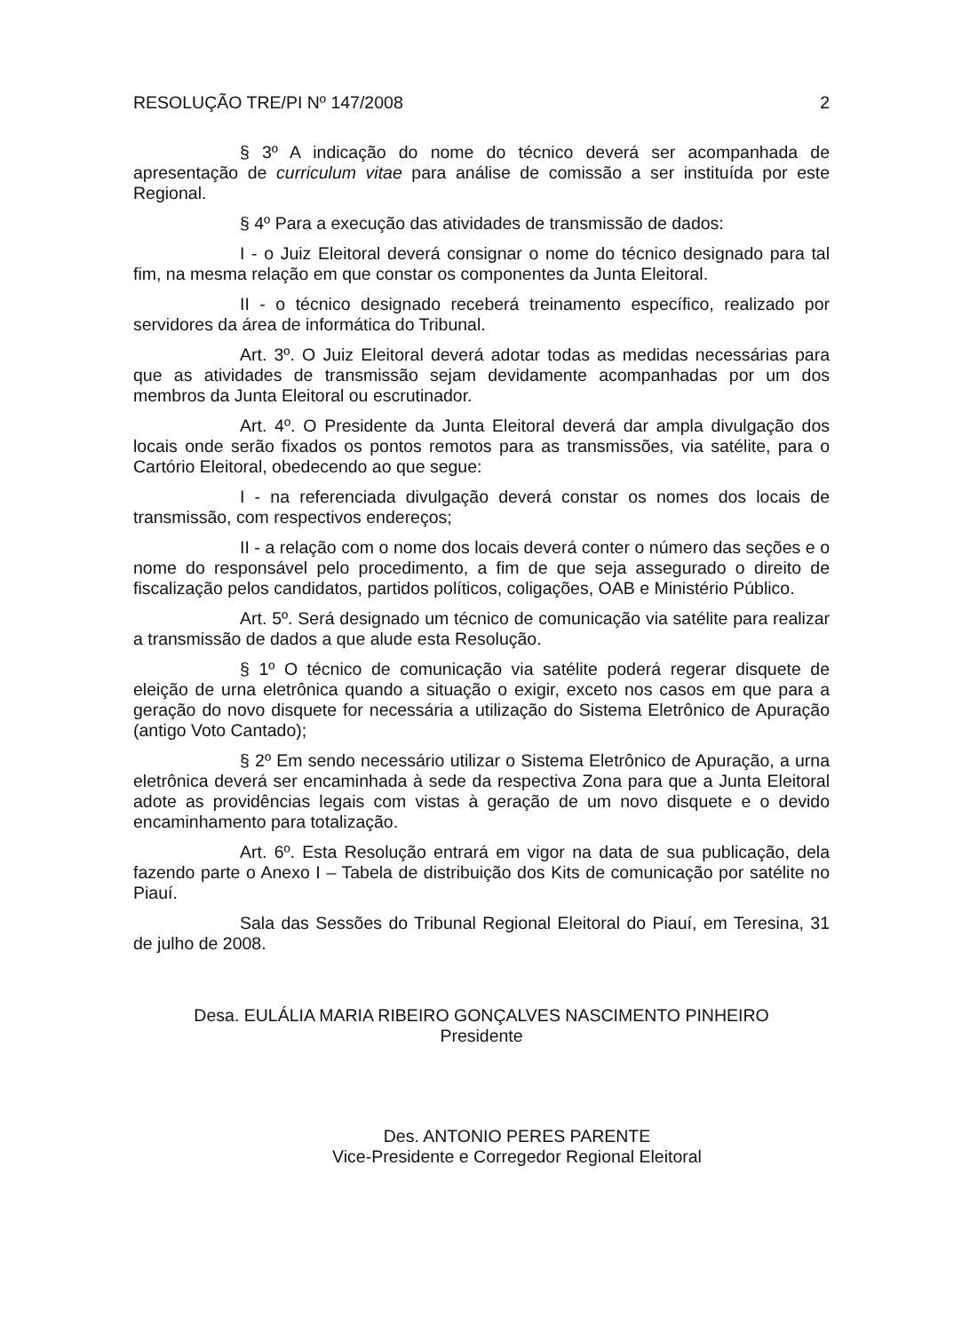RESOLUÇÃO TRE/PI Nº 147/2008 2
§ 3º A indicação do nome do técnico deverá ser acompanhada de apresentação de curriculum vitae para análise de comissão a ser instituída por este Regional.
§ 4º Para a execução das atividades de transmissão de dados:
I - o Juiz Eleitoral deverá consignar o nome do técnico designado para tal fim, na mesma relação em que constar os componentes da Junta Eleitoral.
II - o técnico designado receberá treinamento específico, realizado por servidores da área de informática do Tribunal.
Art. 3º. O Juiz Eleitoral deverá adotar todas as medidas necessárias para que as atividades de transmissão sejam devidamente acompanhadas por um dos membros da Junta Eleitoral ou escrutinador.
Art. 4º. O Presidente da Junta Eleitoral deverá dar ampla divulgação dos locais onde serão fixados os pontos remotos para as transmissões, via satélite, para o Cartório Eleitoral, obedecendo ao que segue:
I - na referenciada divulgação deverá constar os nomes dos locais de transmissão, com respectivos endereços;
II - a relação com o nome dos locais deverá conter o número das seções e o nome do responsável pelo procedimento, a fim de que seja assegurado o direito de fiscalização pelos candidatos, partidos políticos, coligações, OAB e Ministério Público.
Art. 5º. Será designado um técnico de comunicação via satélite para realizar a transmissão de dados a que alude esta Resolução.
§ 1º O técnico de comunicação via satélite poderá regerar disquete de eleição de urna eletrônica quando a situação o exigir, exceto nos casos em que para a geração do novo disquete for necessária a utilização do Sistema Eletrônico de Apuração (antigo Voto Cantado);
§ 2º Em sendo necessário utilizar o Sistema Eletrônico de Apuração, a urna eletrônica deverá ser encaminhada à sede da respectiva Zona para que a Junta Eleitoral adote as providências legais com vistas à geração de um novo disquete e o devido encaminhamento para totalização.
Art. 6º. Esta Resolução entrará em vigor na data de sua publicação, dela fazendo parte o Anexo I – Tabela de distribuição dos Kits de comunicação por satélite no Piauí.
Sala das Sessões do Tribunal Regional Eleitoral do Piauí, em Teresina, 31 de julho de 2008.
Desa. EULÁLIA MARIA RIBEIRO GONÇALVES NASCIMENTO PINHEIRO
Presidente
Des. ANTONIO PERES PARENTE
Vice-Presidente e Corregedor Regional Eleitoral